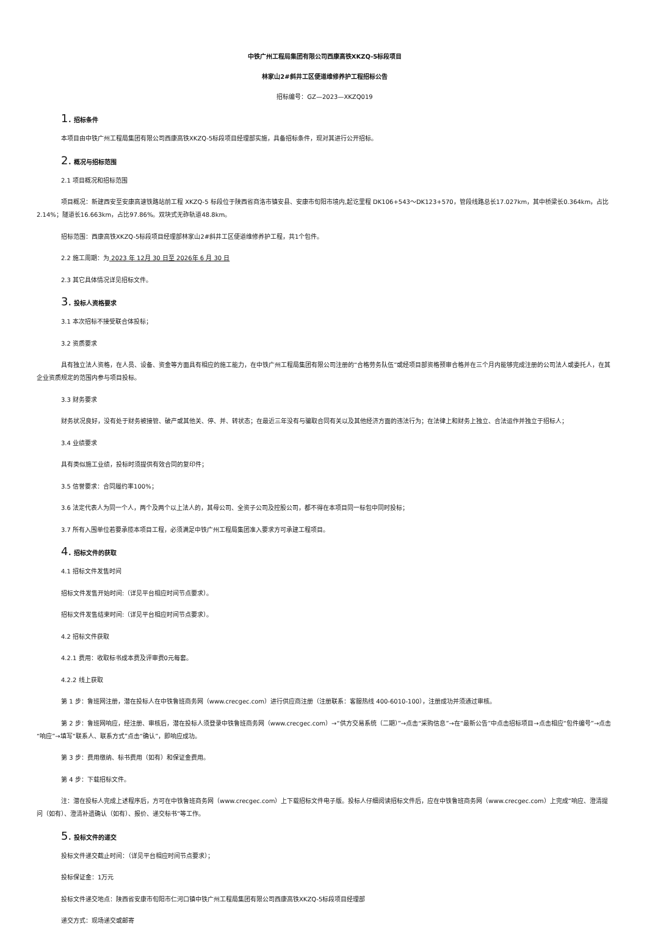中铁广州工程局集团有限公司西康高铁XKZQ-5标段项目
林家山2#斜井工区便道维修养护工程招标公告
招标编号：GZ—2023—XKZQ019
1. 招标条件
本项目由中铁广州工程局集团有限公司西康高铁XKZQ-5标段项目经理部实施，具备招标条件，现对其进行公开招标。
2. 概况与招标范围
2.1 项目概况和招标范围
项目概况：新建西安至安康高速铁路站前工程 XKZQ-5 标段位于陕西省商洛市镇安县、安康市旬阳市境内,起讫里程 DK106+543～DK123+570，管段线路总长17.027km，其中桥梁长0.364km，占比2.14%；隧道长16.663km，占比97.86%。双块式无砟轨道48.8km。
招标范围：西康高铁XKZQ-5标段项目经理部林家山2#斜井工区便道维修养护工程，共1个包件。
2.2 施工周期：为 2023 年 12月 30 日至 2026年 6 月 30 日
2.3 其它具体情况详见招标文件。
3. 投标人资格要求
3.1 本次招标不接受联合体投标；
3.2 资质要求
具有独立法人资格，在人员、设备、资金等方面具有相应的施工能力，在中铁广州工程局集团有限公司注册的“合格劳务队伍”或经项目部资格预审合格并在三个月内能够完成注册的公司法人或委托人，在其企业资质规定的范围内参与项目投标。
3.3 财务要求
财务状况良好，没有处于财务被接管、破产或其他关、停、并、转状态；在最近三年没有与骗取合同有关以及其他经济方面的违法行为；在法律上和财务上独立、合法运作并独立于招标人；
3.4 业绩要求
具有类似施工业绩，投标时须提供有效合同的复印件；
3.5 信誉要求：合同履约率100%；
3.6 法定代表人为同一个人，两个及两个以上法人的，其母公司、全资子公司及控股公司，都不得在本项目同一标包中同时投标；
3.7 所有入围单位若要承揽本项目工程，必须满足中铁广州工程局集团准入要求方可承建工程项目。
4. 招标文件的获取
4.1 招标文件发售时间
招标文件发售开始时间:（详见平台相应时间节点要求）。
招标文件发售结束时间:（详见平台相应时间节点要求）。
4.2 招标文件获取
4.2.1 费用：收取标书成本费及评审费0元每套。
4.2.2 线上获取
第 1 步：鲁班网注册，潜在投标人在中铁鲁班商务网（www.crecgec.com）进行供应商注册（注册联系：客服热线 400-6010-100），注册成功并须通过审核。
第 2 步：鲁班网响应，经注册、审核后，潜在投标人须登录中铁鲁班商务网（www.crecgec.com）→“供方交易系统（二期）”→点击“采购信息”→在“最新公告”中点击招标项目→点击相应“包件编号”→点击“响应”→填写“联系人、联系方式”点击“确认”，即响应成功。
第 3 步：费用缴纳、标书费用（如有）和保证金费用。
第 4 步：下载招标文件。
注：潜在投标人完成上述程序后，方可在中铁鲁班商务网（www.crecgec.com）上下载招标文件电子版。投标人仔细阅读招标文件后，应在中铁鲁班商务网（www.crecgec.com）上完成“响应、澄清提问（如有）、澄清补遗确认（如有）、报价、递交标书”等工作。
5. 投标文件的递交
投标文件递交截止时间：（详见平台相应时间节点要求）；
投标保证金：1万元
投标文件递交地点：陕西省安康市旬阳市仁河口镇中铁广州工程局集团有限公司西康高铁XKZQ-5标段项目经理部
递交方式：现场递交或邮寄